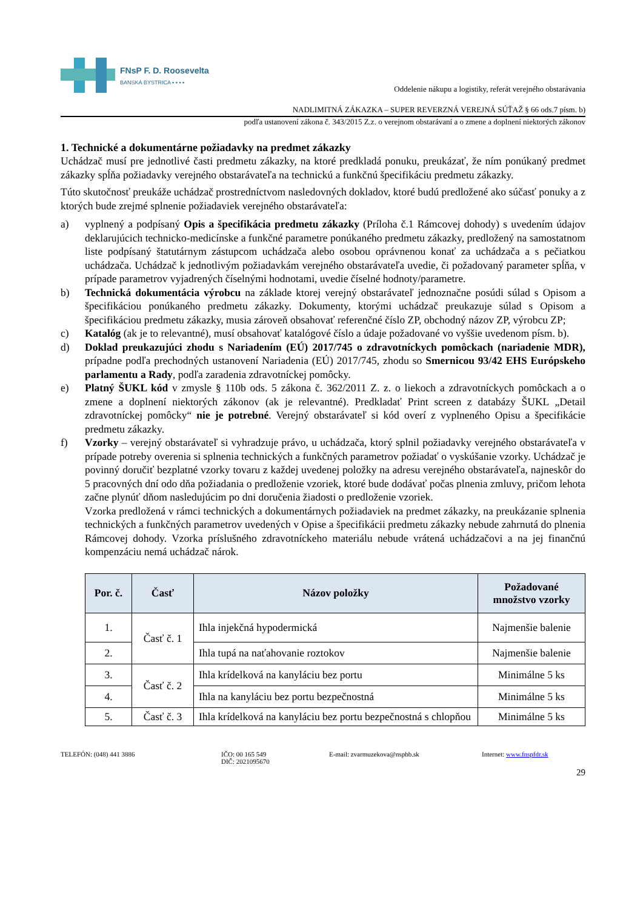FNsP F. D. Roosevelta
BANSKÁ BYSTRICA ▪ ▪ ▪ ▪
Oddelenie nákupu a logistiky, referát verejného obstarávania
NADLIMITNÁ ZÁKAZKA – SUPER REVERZNÁ VEREJNÁ SÚŤAŽ § 66 ods.7 písm. b)
podľa ustanovení zákona č. 343/2015 Z.z. o verejnom obstarávaní a o zmene a doplnení niektorých zákonov
1. Technické a dokumentárne požiadavky na predmet zákazky
Uchádzač musí pre jednotlivé časti predmetu zákazky, na ktoré predkladá ponuku, preukázať, že ním ponúkaný predmet zákazky spĺňa požiadavky verejného obstarávateľa na technickú a funkčnú špecifikáciu predmetu zákazky.
Túto skutočnosť preukáže uchádzač prostredníctvom nasledovných dokladov, ktoré budú predložené ako súčasť ponuky a z ktorých bude zrejmé splnenie požiadaviek verejného obstarávateľa:
a) vyplnený a podpísaný Opis a špecifikácia predmetu zákazky (Príloha č.1 Rámcovej dohody) s uvedením údajov deklarujúcich technicko-medicínske a funkčné parametre ponúkaného predmetu zákazky, predložený na samostatnom liste podpísaný štatutárnym zástupcom uchádzača alebo osobou oprávnenou konať za uchádzača a s pečiatkou uchádzača. Uchádzač k jednotlivým požiadavkám verejného obstarávateľa uvedie, či požadovaný parameter spĺňa, v prípade parametrov vyjadrených číselnými hodnotami, uvedie číselné hodnoty/parametre.
b) Technická dokumentácia výrobcu na základe ktorej verejný obstarávateľ jednoznačne posúdi súlad s Opisom a špecifikáciou ponúkaného predmetu zákazky. Dokumenty, ktorými uchádzač preukazuje súlad s Opisom a špecifikáciou predmetu zákazky, musia zároveň obsahovať referenčné číslo ZP, obchodný názov ZP, výrobcu ZP;
c) Katalóg (ak je to relevantné), musí obsahovať katalógové číslo a údaje požadované vo vyššie uvedenom písm. b).
d) Doklad preukazujúci zhodu s Nariadením (EÚ) 2017/745 o zdravotníckych pomôckach (nariadenie MDR), prípadne podľa prechodných ustanovení Nariadenia (EÚ) 2017/745, zhodu so Smernicou 93/42 EHS Európskeho parlamentu a Rady, podľa zaradenia zdravotníckej pomôcky.
e) Platný ŠUKL kód v zmysle § 110b ods. 5 zákona č. 362/2011 Z. z. o liekoch a zdravotníckych pomôckach a o zmene a doplnení niektorých zákonov (ak je relevantné). Predkladať Print screen z databázy ŠUKL „Detail zdravotníckej pomôcky“ nie je potrebné. Verejný obstarávateľ si kód overí z vyplneného Opisu a špecifikácie predmetu zákazky.
f) Vzorky – verejný obstarávateľ si vyhradzuje právo, u uchádzača, ktorý splnil požiadavky verejného obstarávateľa v prípade potreby overenia si splnenia technických a funkčných parametrov požiadať o vyskúšanie vzorky. Uchádzač je povinný doručiť bezplatné vzorky tovaru z každej uvedenej položky na adresu verejného obstarávateľa, najneskôr do 5 pracovných dní odo dňa požiadania o predloženie vzoriek, ktoré bude dodávať počas plnenia zmluvy, pričom lehota začne plynúť dňom nasledujúcim po dni doručenia žiadosti o predloženie vzoriek.
Vzorka predložená v rámci technických a dokumentárnych požiadaviek na predmet zákazky, na preukázanie splnenia technických a funkčných parametrov uvedených v Opise a špecifikácii predmetu zákazky nebude zahrnutá do plnenia Rámcovej dohody. Vzorka príslušného zdravotníckeho materiálu nebude vrátená uchádzačovi a na jej finančnú kompenzáciu nemá uchádzač nárok.
| Por. č. | Časť | Názov položky | Požadované množstvo vzorky |
| --- | --- | --- | --- |
| 1. | Časť č. 1 | Ihla injekčná hypodermická | Najmenšie balenie |
| 2. | | Ihla tupá na naťahovanie roztokov | Najmenšie balenie |
| 3. | Časť č. 2 | Ihla krídelková na kanyláciu bez portu | Minimálne 5 ks |
| 4. | | Ihla na kanyláciu bez portu bezpečnostná | Minimálne 5 ks |
| 5. | Časť č. 3 | Ihla krídelková na kanyláciu bez portu bezpečnostná s chlopňou | Minimálne 5 ks |
TELEFÓN: (048) 441 3886 IČO: 00 165 549
DIČ: 2021095670
E-mail: zvarmuzekova@nspbb.sk Internet: www.fnspfdr.sk
29